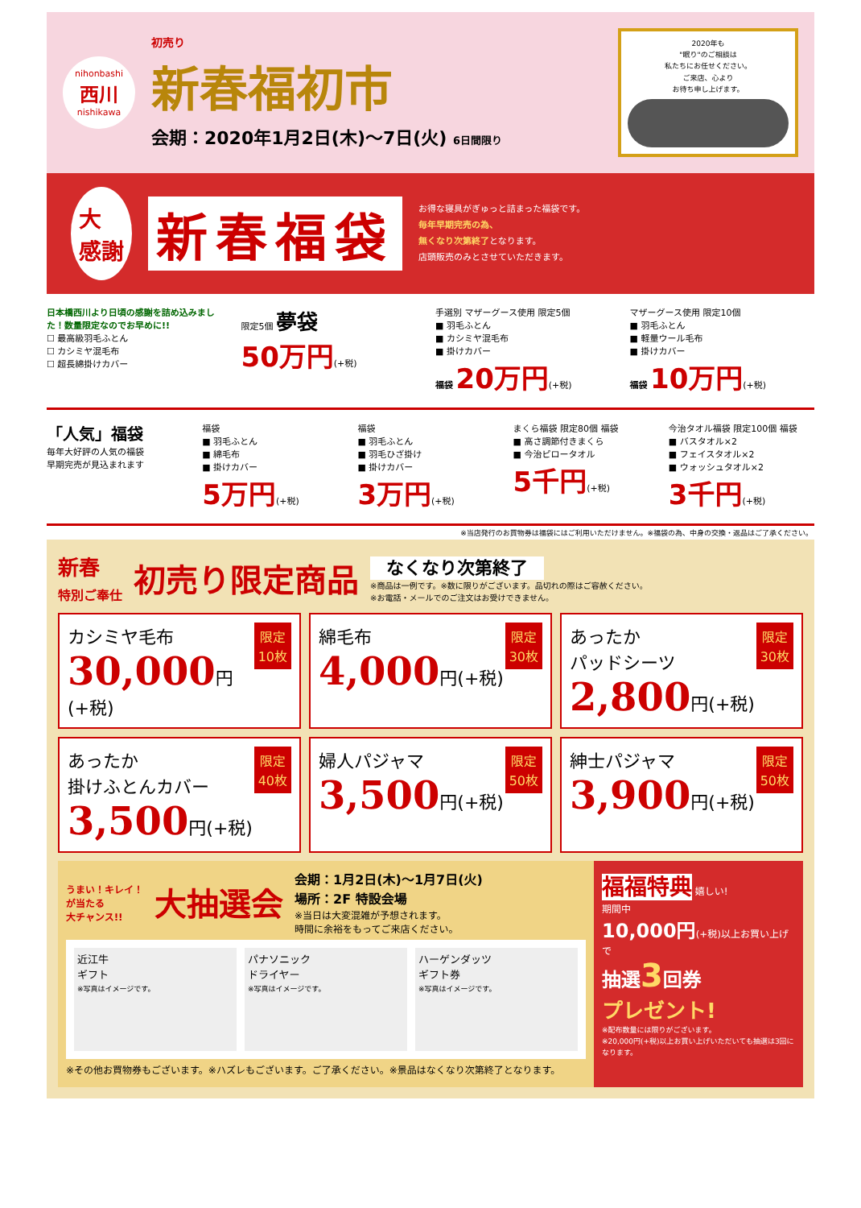nihonbashi
西川
nishikawa
初売り
新春福初市
会期：2020年1月2日(木)～7日(火) 6日間限り
2020年も
"眠り"のご相談は
私たちにお任せください。
ご来店、心より
お待ち申し上げます。
大
感謝
新春福袋
お得な寝具がぎゅっと詰まった福袋です。
毎年早期完売の為、
無くなり次第終了となります。
店頭販売のみとさせていただきます。
日本橋西川より日頃の感謝を詰め込みました！数量限定なのでお早めに!!
☐ 最高級羽毛ふとん
☐ カシミヤ混毛布
☐ 超長綿掛けカバー
限定5個 夢袋
50万円(+税)
手選別 マザーグース使用 限定5個
■ 羽毛ふとん
■ カシミヤ混毛布
■ 掛けカバー
福袋 20万円(+税)
マザーグース使用 限定10個
■ 羽毛ふとん
■ 軽量ウール毛布
■ 掛けカバー
福袋 10万円(+税)
「人気」福袋
毎年大好評の人気の福袋
早期完売が見込まれます
福袋
■ 羽毛ふとん
■ 綿毛布
■ 掛けカバー
5万円(+税)
福袋
■ 羽毛ふとん
■ 羽毛ひざ掛け
■ 掛けカバー
3万円(+税)
まくら福袋 限定80個 福袋
■ 高さ調節付きまくら
■ 今治ピロータオル
5千円(+税)
今治タオル福袋 限定100個 福袋
■ バスタオル×2
■ フェイスタオル×2
■ ウォッシュタオル×2
3千円(+税)
※当店発行のお買物券は福袋にはご利用いただけません。※福袋の為、中身の交換・返品はご了承ください。
新春
特別ご奉仕
初売り限定商品
なくなり次第終了
※商品は一例です。※数に限りがございます。品切れの際はご容赦ください。
※お電話・メールでのご注文はお受けできません。
限定
10枚 カシミヤ毛布
30,000円(+税)
限定
30枚 綿毛布
4,000円(+税)
限定
30枚 あったか
パッドシーツ
2,800円(+税)
限定
40枚 あったか
掛けふとんカバー
3,500円(+税)
限定
50枚 婦人パジャマ
3,500円(+税)
限定
50枚 紳士パジャマ
3,900円(+税)
うまい！キレイ！
が当たる
大チャンス!! 大抽選会
会期：1月2日(木)～1月7日(火)
場所：2F 特設会場
※当日は大変混雑が予想されます。
時間に余裕をもってご来店ください。
近江牛
ギフト
※写真はイメージです。
パナソニック
ドライヤー
※写真はイメージです。
ハーゲンダッツ
ギフト券
※写真はイメージです。
※その他お買物券もございます。※ハズレもございます。ご了承ください。※景品はなくなり次第終了となります。
福福特典 嬉しい!
期間中
10,000円(+税)以上お買い上げで
抽選3回券
プレゼント!
※配布数量には限りがございます。
※20,000円(+税)以上お買い上げいただいても抽選は3回になります。